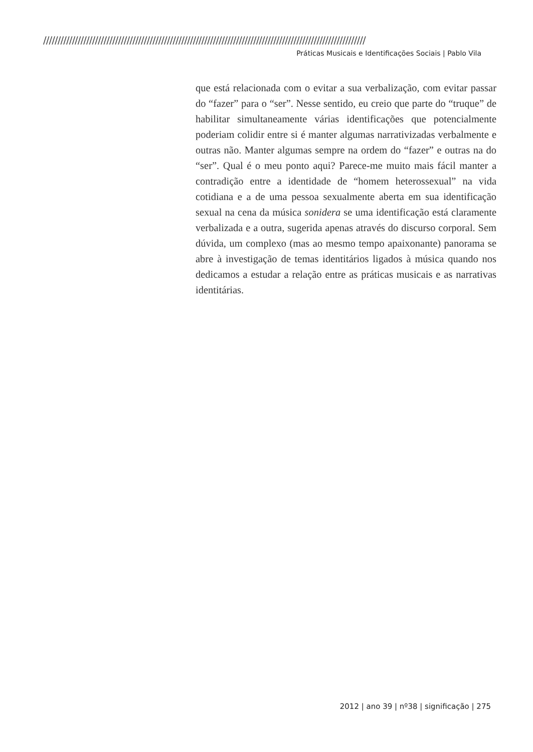////////////////////////////////////////////////////////////////////////////////////////////////////////////////
Práticas Musicais e Identificações Sociais | Pablo Vila
que está relacionada com o evitar a sua verbalização, com evitar passar do “fazer” para o “ser”. Nesse sentido, eu creio que parte do “truque” de habilitar simultaneamente várias identificações que potencialmente poderiam colidir entre si é manter algumas narrativizadas verbalmente e outras não. Manter algumas sempre na ordem do “fazer” e outras na do “ser”. Qual é o meu ponto aqui? Parece-me muito mais fácil manter a contradição entre a identidade de “homem heterossexual” na vida cotidiana e a de uma pessoa sexualmente aberta em sua identificação sexual na cena da música sonidera se uma identificação está claramente verbalizada e a outra, sugerida apenas através do discurso corporal. Sem dúvida, um complexo (mas ao mesmo tempo apaixonante) panorama se abre à investigação de temas identitários ligados à música quando nos dedicamos a estudar a relação entre as práticas musicais e as narrativas identitárias.
2012 | ano 39 | nº38 | significação | 275